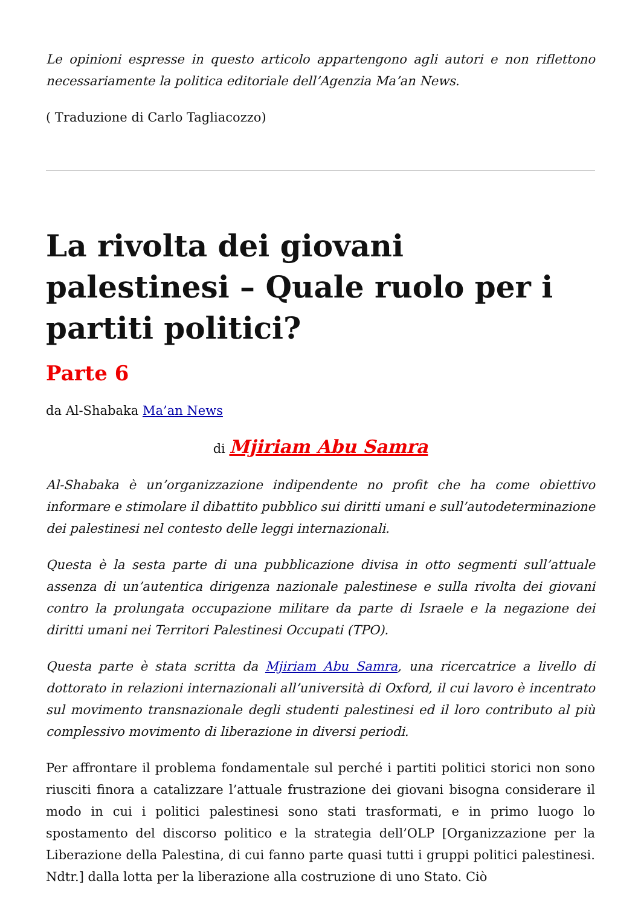Le opinioni espresse in questo articolo appartengono agli autori e non riflettono necessariamente la politica editoriale dell’Agenzia Ma’an News.
( Traduzione di Carlo Tagliacozzo)
La rivolta dei giovani palestinesi – Quale ruolo per i partiti politici?
Parte 6
da Al-Shabaka Ma’an News
di Mjiriam Abu Samra
Al-Shabaka è un’organizzazione indipendente no profit che ha come obiettivo informare e stimolare il dibattito pubblico sui diritti umani e sull’autodeterminazione dei palestinesi nel contesto delle leggi internazionali.
Questa è la sesta parte di una pubblicazione divisa in otto segmenti sull’attuale assenza di un’autentica dirigenza nazionale palestinese e sulla rivolta dei giovani contro la prolungata occupazione militare da parte di Israele e la negazione dei diritti umani nei Territori Palestinesi Occupati (TPO).
Questa parte è stata scritta da Mjiriam Abu Samra, una ricercatrice a livello di dottorato in relazioni internazionali all’università di Oxford, il cui lavoro è incentrato sul movimento transnazionale degli studenti palestinesi ed il loro contributo al più complessivo movimento di liberazione in diversi periodi.
Per affrontare il problema fondamentale sul perché i partiti politici storici non sono riusciti finora a catalizzare l’attuale frustrazione dei giovani bisogna considerare il modo in cui i politici palestinesi sono stati trasformati, e in primo luogo lo spostamento del discorso politico e la strategia dell’OLP [Organizzazione per la Liberazione della Palestina, di cui fanno parte quasi tutti i gruppi politici palestinesi. Ndtr.] dalla lotta per la liberazione alla costruzione di uno Stato. Ciò